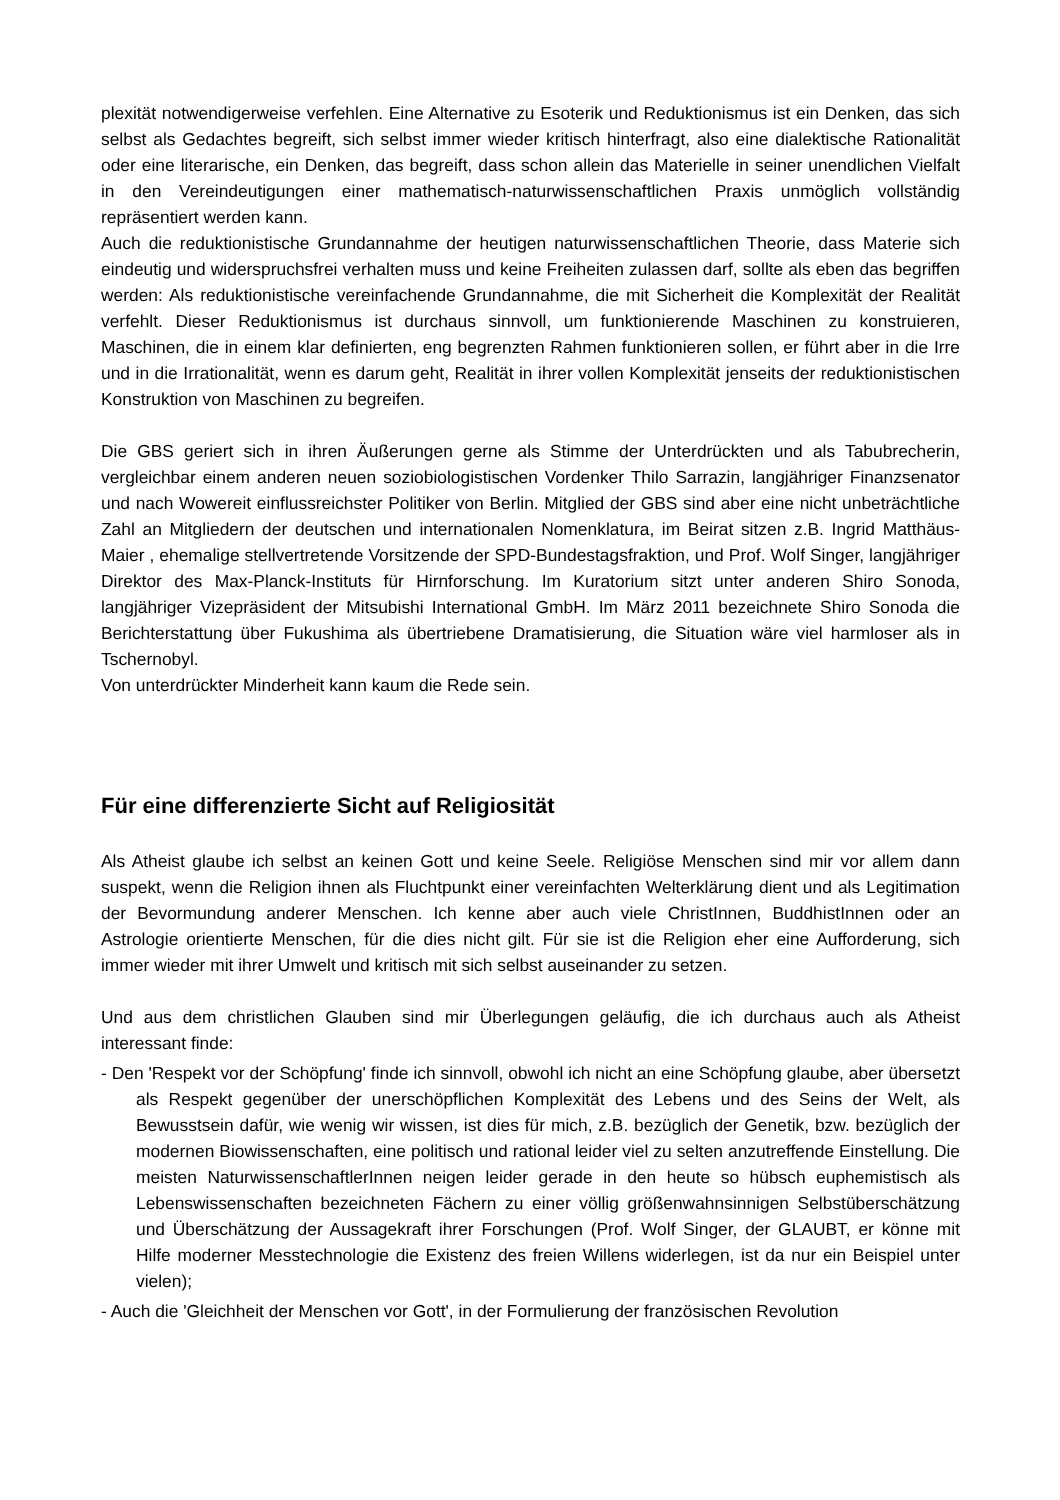plexität notwendigerweise verfehlen. Eine Alternative zu Esoterik und Reduktionismus ist ein Denken, das sich selbst als Gedachtes begreift, sich selbst immer wieder kritisch hinterfragt, also eine dialektische Rationalität oder eine literarische, ein Denken, das begreift, dass schon allein das Materielle in seiner unendlichen Vielfalt in den Vereindeutigungen einer mathematisch-naturwissenschaftlichen Praxis unmöglich vollständig repräsentiert werden kann.
Auch die reduktionistische Grundannahme der heutigen naturwissenschaftlichen Theorie, dass Materie sich eindeutig und widerspruchsfrei verhalten muss und keine Freiheiten zulassen darf, sollte als eben das begriffen werden: Als reduktionistische vereinfachende Grundannahme, die mit Sicherheit die Komplexität der Realität verfehlt. Dieser Reduktionismus ist durchaus sinnvoll, um funktionierende Maschinen zu konstruieren, Maschinen, die in einem klar definierten, eng begrenzten Rahmen funktionieren sollen, er führt aber in die Irre und in die Irrationalität, wenn es darum geht, Realität in ihrer vollen Komplexität jenseits der reduktionistischen Konstruktion von Maschinen zu begreifen.
Die GBS geriert sich in ihren Äußerungen gerne als Stimme der Unterdrückten und als Tabubrecherin, vergleichbar einem anderen neuen soziobiologistischen Vordenker Thilo Sarrazin, langjähriger Finanzsenator und nach Wowereit einflussreichster Politiker von Berlin. Mitglied der GBS sind aber eine nicht unbeträchtliche Zahl an Mitgliedern der deutschen und internationalen Nomenklatura, im Beirat sitzen z.B. Ingrid Matthäus-Maier , ehemalige stellvertretende Vorsitzende der SPD-Bundestagsfraktion, und Prof. Wolf Singer, langjähriger Direktor des Max-Planck-Instituts für Hirnforschung. Im Kuratorium sitzt unter anderen Shiro Sonoda, langjähriger Vizepräsident der Mitsubishi International GmbH. Im März 2011 bezeichnete Shiro Sonoda die Berichterstattung über Fukushima als übertriebene Dramatisierung, die Situation wäre viel harmloser als in Tschernobyl.
Von unterdrückter Minderheit kann kaum die Rede sein.
Für eine differenzierte Sicht auf Religiosität
Als Atheist glaube ich selbst an keinen Gott und keine Seele. Religiöse Menschen sind mir vor allem dann suspekt, wenn die Religion ihnen als Fluchtpunkt einer vereinfachten Welterklärung dient und als Legitimation der Bevormundung anderer Menschen. Ich kenne aber auch viele ChristInnen, BuddhistInnen oder an Astrologie orientierte Menschen, für die dies nicht gilt. Für sie ist die Religion eher eine Aufforderung, sich immer wieder mit ihrer Umwelt und kritisch mit sich selbst auseinander zu setzen.
Und aus dem christlichen Glauben sind mir Überlegungen geläufig, die ich durchaus auch als Atheist interessant finde:
- Den 'Respekt vor der Schöpfung' finde ich sinnvoll, obwohl ich nicht an eine Schöpfung glaube, aber übersetzt als Respekt gegenüber der unerschöpflichen Komplexität des Lebens und des Seins der Welt, als Bewusstsein dafür, wie wenig wir wissen, ist dies für mich, z.B. bezüglich der Genetik, bzw. bezüglich der modernen Biowissenschaften, eine politisch und rational leider viel zu selten anzutreffende Einstellung. Die meisten NaturwissenschaftlerInnen neigen leider gerade in den heute so hübsch euphemistisch als Lebenswissenschaften bezeichneten Fächern zu einer völlig größenwahnsinnigen Selbstüberschätzung und Überschätzung der Aussagekraft ihrer Forschungen (Prof. Wolf Singer, der GLAUBT, er könne mit Hilfe moderner Messtechnologie die Existenz des freien Willens widerlegen, ist da nur ein Beispiel unter vielen);
- Auch die 'Gleichheit der Menschen vor Gott', in der Formulierung der französischen Revolution